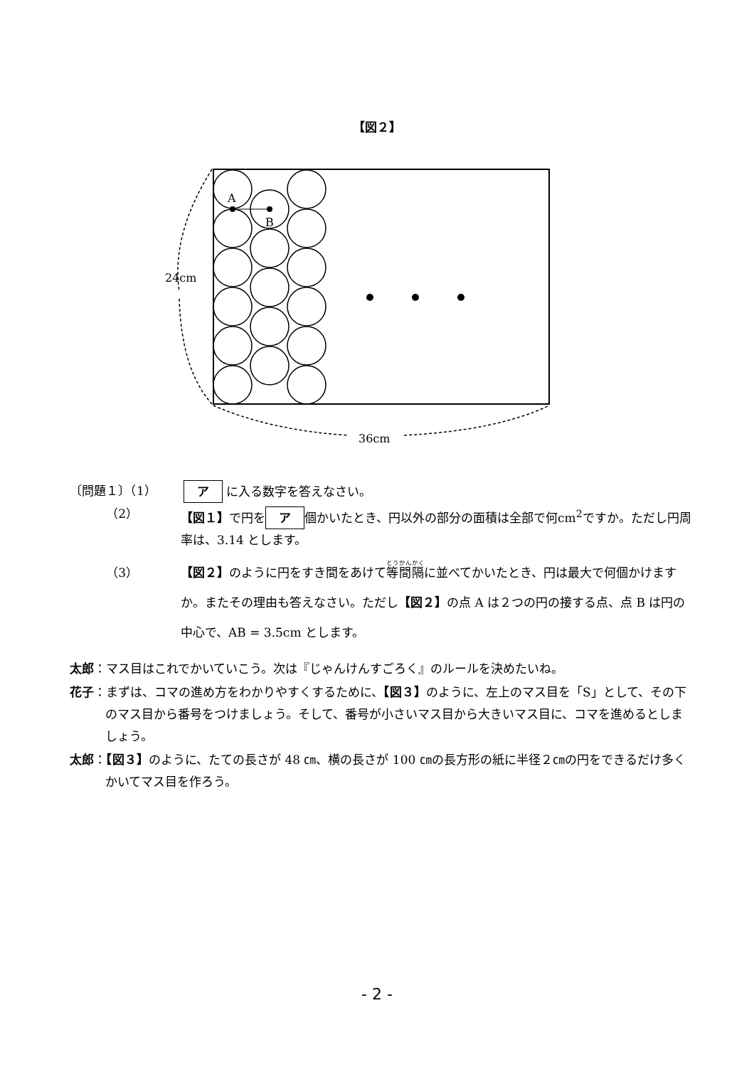【図２】
A
B
24cm
36cm
〔問題１〕（1） ア に入る数字を答えなさい。
（2） 【図１】で円を ア 個かいたとき、円以外の部分の面積は全部で何cm<sup>2</sup>ですか。ただし円周率は、3.14 とします。
（3） 【図２】のように円をすき間をあけて等間隔に並べてかいたとき、円は最大で何個かけますか。またその理由も答えなさい。ただし【図２】の点 A は２つの円の接する点、点 B は円の中心で、AB = 3.5cm とします。
太郎：マス目はこれでかいていこう。次は『じゃんけんすごろく』のルールを決めたいね。
花子：まずは、コマの進め方をわかりやすくするために、【図３】のように、左上のマス目を「S」として、その下のマス目から番号をつけましょう。そして、番号が小さいマス目から大きいマス目に、コマを進めるとしましょう。
太郎：【図３】のように、たての長さが 48 ㎝、横の長さが 100 ㎝の長方形の紙に半径２㎝の円をできるだけ多くかいてマス目を作ろう。
- 2 -